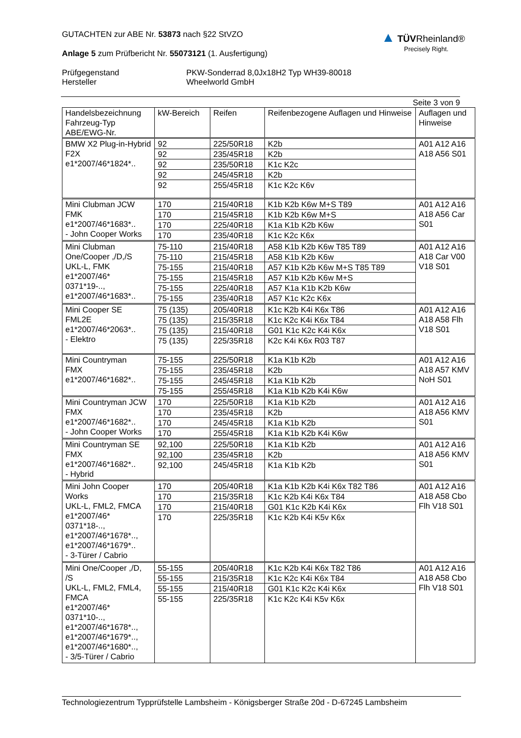GUTACHTEN zur ABE Nr. 53873 nach §22 StVZO
Anlage 5 zum Prüfbericht Nr. 55073121 (1. Ausfertigung)
▲ TÜV Rheinland®
Precisely Right.
Prüfgegenstand PKW-Sonderrad 8,0Jx18H2 Typ WH39-80018 Hersteller Wheelworld GmbH
Seite 3 von 9
| Handelsbezeichnung Fahrzeug-Typ ABE/EWG-Nr. | kW-Bereich | Reifen | Reifenbezogene Auflagen und Hinweise | Auflagen und Hinweise |
| --- | --- | --- | --- | --- |
| BMW X2 Plug-in-Hybrid F2X e1*2007/46*1824*.. | 92 | 225/50R18 | K2b | A01 A12 A16 A18 A56 S01 |
| | 92 | 235/45R18 | K2b | |
| | 92 | 235/50R18 | K1c K2c | |
| | 92 | 245/45R18 | K2b | |
| | 92 | 255/45R18 | K1c K2c K6v | |
| Mini Clubman JCW FMK e1*2007/46*1683*.. - John Cooper Works | 170 | 215/40R18 | K1b K2b K6w M+S T89 | A01 A12 A16 A18 A56 Car S01 |
| | 170 | 215/45R18 | K1b K2b K6w M+S | |
| | 170 | 225/40R18 | K1a K1b K2b K6w | |
| | 170 | 235/40R18 | K1c K2c K6x | |
| Mini Clubman One/Cooper ,/D,/S UKL-L, FMK e1*2007/46* 0371*19-.., e1*2007/46*1683*.. | 75-110 | 215/40R18 | A58 K1b K2b K6w T85 T89 | A01 A12 A16 A18 Car V00 V18 S01 |
| | 75-110 | 215/45R18 | A58 K1b K2b K6w | |
| | 75-155 | 215/40R18 | A57 K1b K2b K6w M+S T85 T89 | |
| | 75-155 | 215/45R18 | A57 K1b K2b K6w M+S | |
| | 75-155 | 225/40R18 | A57 K1a K1b K2b K6w | |
| | 75-155 | 235/40R18 | A57 K1c K2c K6x | |
| Mini Cooper SE FML2E e1*2007/46*2063*.. - Elektro | 75 (135) | 205/40R18 | K1c K2b K4i K6x T86 | A01 A12 A16 A18 A58 Flh V18 S01 |
| | 75 (135) | 215/35R18 | K1c K2c K4i K6x T84 | |
| | 75 (135) | 215/40R18 | G01 K1c K2c K4i K6x | |
| | 75 (135) | 225/35R18 | K2c K4i K6x R03 T87 | |
| Mini Countryman FMX e1*2007/46*1682*.. | 75-155 | 225/50R18 | K1a K1b K2b | A01 A12 A16 A18 A57 KMV NoH S01 |
| | 75-155 | 235/45R18 | K2b | |
| | 75-155 | 245/45R18 | K1a K1b K2b | |
| | 75-155 | 255/45R18 | K1a K1b K2b K4i K6w | |
| Mini Countryman JCW FMX e1*2007/46*1682*.. - John Cooper Works | 170 | 225/50R18 | K1a K1b K2b | A01 A12 A16 A18 A56 KMV S01 |
| | 170 | 235/45R18 | K2b | |
| | 170 | 245/45R18 | K1a K1b K2b | |
| | 170 | 255/45R18 | K1a K1b K2b K4i K6w | |
| Mini Countryman SE FMX e1*2007/46*1682*.. - Hybrid | 92,100 | 225/50R18 | K1a K1b K2b | A01 A12 A16 A18 A56 KMV S01 |
| | 92,100 | 235/45R18 | K2b | |
| | 92,100 | 245/45R18 | K1a K1b K2b | |
| Mini John Cooper Works UKL-L, FML2, FMCA e1*2007/46* 0371*18-.., e1*2007/46*1678*.., e1*2007/46*1679*.. - 3-Türer / Cabrio | 170 | 205/40R18 | K1a K1b K2b K4i K6x T82 T86 | A01 A12 A16 A18 A58 Cbo Flh V18 S01 |
| | 170 | 215/35R18 | K1c K2b K4i K6x T84 | |
| | 170 | 215/40R18 | G01 K1c K2b K4i K6x | |
| | 170 | 225/35R18 | K1c K2b K4i K5v K6x | |
| Mini One/Cooper ,/D, /S UKL-L, FML2, FML4, FMCA e1*2007/46* 0371*10-.., e1*2007/46*1678*.., e1*2007/46*1679*.., e1*2007/46*1680*.., - 3/5-Türer / Cabrio | 55-155 | 205/40R18 | K1c K2b K4i K6x T82 T86 | A01 A12 A16 A18 A58 Cbo Flh V18 S01 |
| | 55-155 | 215/35R18 | K1c K2c K4i K6x T84 | |
| | 55-155 | 215/40R18 | G01 K1c K2c K4i K6x | |
| | 55-155 | 225/35R18 | K1c K2c K4i K5v K6x | |
Technologiezentrum Typprüfstelle Lambsheim - Königsberger Straße 20d - D-67245 Lambsheim